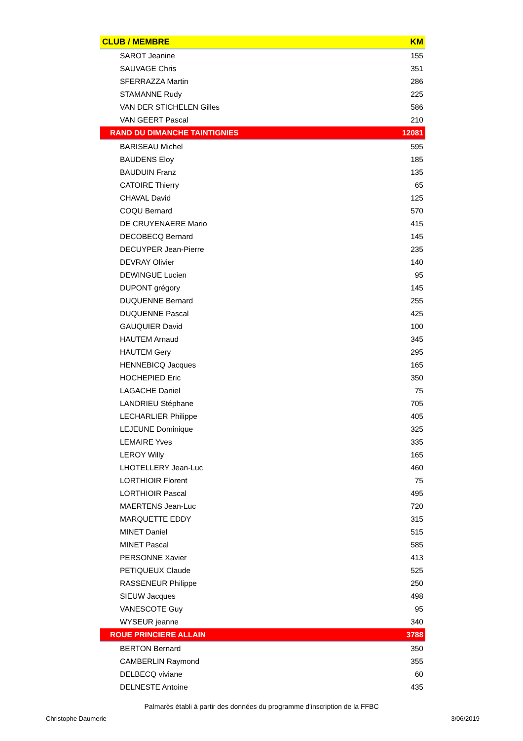| CLUB / MEMBRE | KM |
| --- | --- |
| SAROT Jeanine | 155 |
| SAUVAGE Chris | 351 |
| SFERRAZZA Martin | 286 |
| STAMANNE Rudy | 225 |
| VAN DER STICHELEN Gilles | 586 |
| VAN GEERT Pascal | 210 |
| RAND DU DIMANCHE TAINTIGNIES | 12081 |
| BARISEAU Michel | 595 |
| BAUDENS Eloy | 185 |
| BAUDUIN Franz | 135 |
| CATOIRE Thierry | 65 |
| CHAVAL David | 125 |
| COQU Bernard | 570 |
| DE CRUYENAERE Mario | 415 |
| DECOBECQ Bernard | 145 |
| DECUYPER Jean-Pierre | 235 |
| DEVRAY Olivier | 140 |
| DEWINGUE Lucien | 95 |
| DUPONT grégory | 145 |
| DUQUENNE Bernard | 255 |
| DUQUENNE Pascal | 425 |
| GAUQUIER David | 100 |
| HAUTEM Arnaud | 345 |
| HAUTEM Gery | 295 |
| HENNEBICQ Jacques | 165 |
| HOCHEPIED Eric | 350 |
| LAGACHE Daniel | 75 |
| LANDRIEU Stéphane | 705 |
| LECHARLIER Philippe | 405 |
| LEJEUNE Dominique | 325 |
| LEMAIRE Yves | 335 |
| LEROY Willy | 165 |
| LHOTELLERY Jean-Luc | 460 |
| LORTHIOIR Florent | 75 |
| LORTHIOIR Pascal | 495 |
| MAERTENS Jean-Luc | 720 |
| MARQUETTE EDDY | 315 |
| MINET Daniel | 515 |
| MINET Pascal | 585 |
| PERSONNE Xavier | 413 |
| PETIQUEUX Claude | 525 |
| RASSENEUR Philippe | 250 |
| SIEUW Jacques | 498 |
| VANESCOTE Guy | 95 |
| WYSEUR jeanne | 340 |
| ROUE PRINCIERE ALLAIN | 3788 |
| BERTON Bernard | 350 |
| CAMBERLIN Raymond | 355 |
| DELBECQ viviane | 60 |
| DELNESTE Antoine | 435 |
Palmarès établi à partir des données du programme d'inscription de la FFBC
Christophe Daumerie 3/06/2019